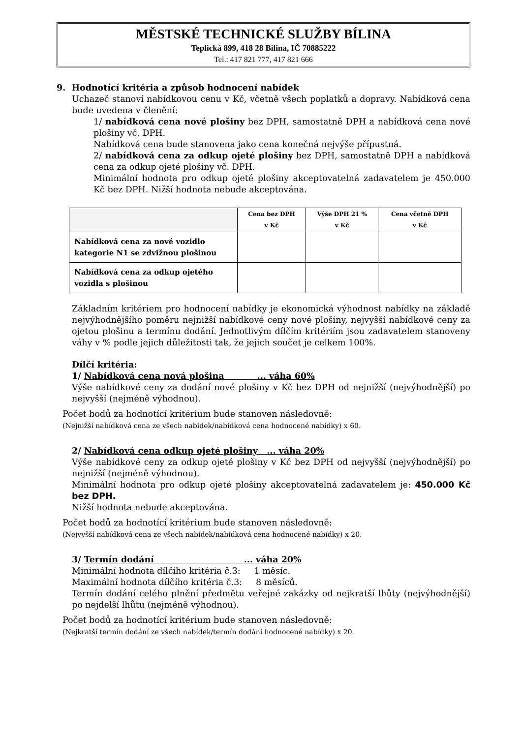MĚSTSKÉ TECHNICKÉ SLUŽBY BÍLINA
Teplická 899, 418 28 Bílina, IČ 70885222
Tel.: 417 821 777, 417 821 666
9. Hodnotící kritéria a způsob hodnocení nabídek
Uchazeč stanoví nabídkovou cenu v Kč, včetně všech poplatků a dopravy. Nabídková cena bude uvedena v členění:
1/ nabídková cena nové plošiny bez DPH, samostatně DPH a nabídková cena nové plošiny vč. DPH.
Nabídková cena bude stanovena jako cena konečná nejvýše přípustná.
2/ nabídková cena za odkup ojeté plošiny bez DPH, samostatně DPH a nabídková cena za odkup ojeté plošiny vč. DPH.
Minimální hodnota pro odkup ojeté plošiny akceptovatelná zadavatelem je 450.000 Kč bez DPH. Nižší hodnota nebude akceptována.
| | Cena bez DPH v Kč | Výše DPH 21 % v Kč | Cena včetně DPH v Kč |
| --- | --- | --- | --- |
| Nabídková cena za nové vozidlo kategorie N1 se zdvižnou plošinou | | | |
| Nabídková cena za odkup ojetého vozidla s plošinou | | | |
Základním kritériem pro hodnocení nabídky je ekonomická výhodnost nabídky na základě nejvýhodnějšího poměru nejnižší nabídkové ceny nové plošiny, nejvyšší nabídkové ceny za ojetou plošinu a termínu dodání. Jednotlivým dílčím kritériím jsou zadavatelem stanoveny váhy v % podle jejich důležitosti tak, že jejich součet je celkem 100%.
Dílčí kritéria:
1/ Nabídková cena nová plošina ... váha 60%
Výše nabídkové ceny za dodání nové plošiny v Kč bez DPH od nejnižší (nejvýhodnější) po nejvyšší (nejméně výhodnou).
Počet bodů za hodnotící kritérium bude stanoven následovně:
(Nejnižší nabídková cena ze všech nabídek/nabídková cena hodnocené nabídky) x 60.
2/ Nabídková cena odkup ojeté plošiny ... váha 20%
Výše nabídkové ceny za odkup ojeté plošiny v Kč bez DPH od nejvyšší (nejvýhodnější) po nejnižší (nejméně výhodnou).
Minimální hodnota pro odkup ojeté plošiny akceptovatelná zadavatelem je: 450.000 Kč bez DPH.
Nižší hodnota nebude akceptována.
Počet bodů za hodnotící kritérium bude stanoven následovně:
(Nejvyšší nabídková cena ze všech nabídek/nabídková cena hodnocené nabídky) x 20.
3/ Termín dodání ... váha 20%
Minimální hodnota dílčího kritéria č.3: 1 měsíc.
Maximální hodnota dílčího kritéria č.3: 8 měsíců.
Termín dodání celého plnění předmětu veřejné zakázky od nejkratší lhůty (nejvýhodnější) po nejdelší lhůtu (nejméně výhodnou).
Počet bodů za hodnotící kritérium bude stanoven následovně:
(Nejkratší termín dodání ze všech nabídek/termín dodání hodnocené nabídky) x 20.